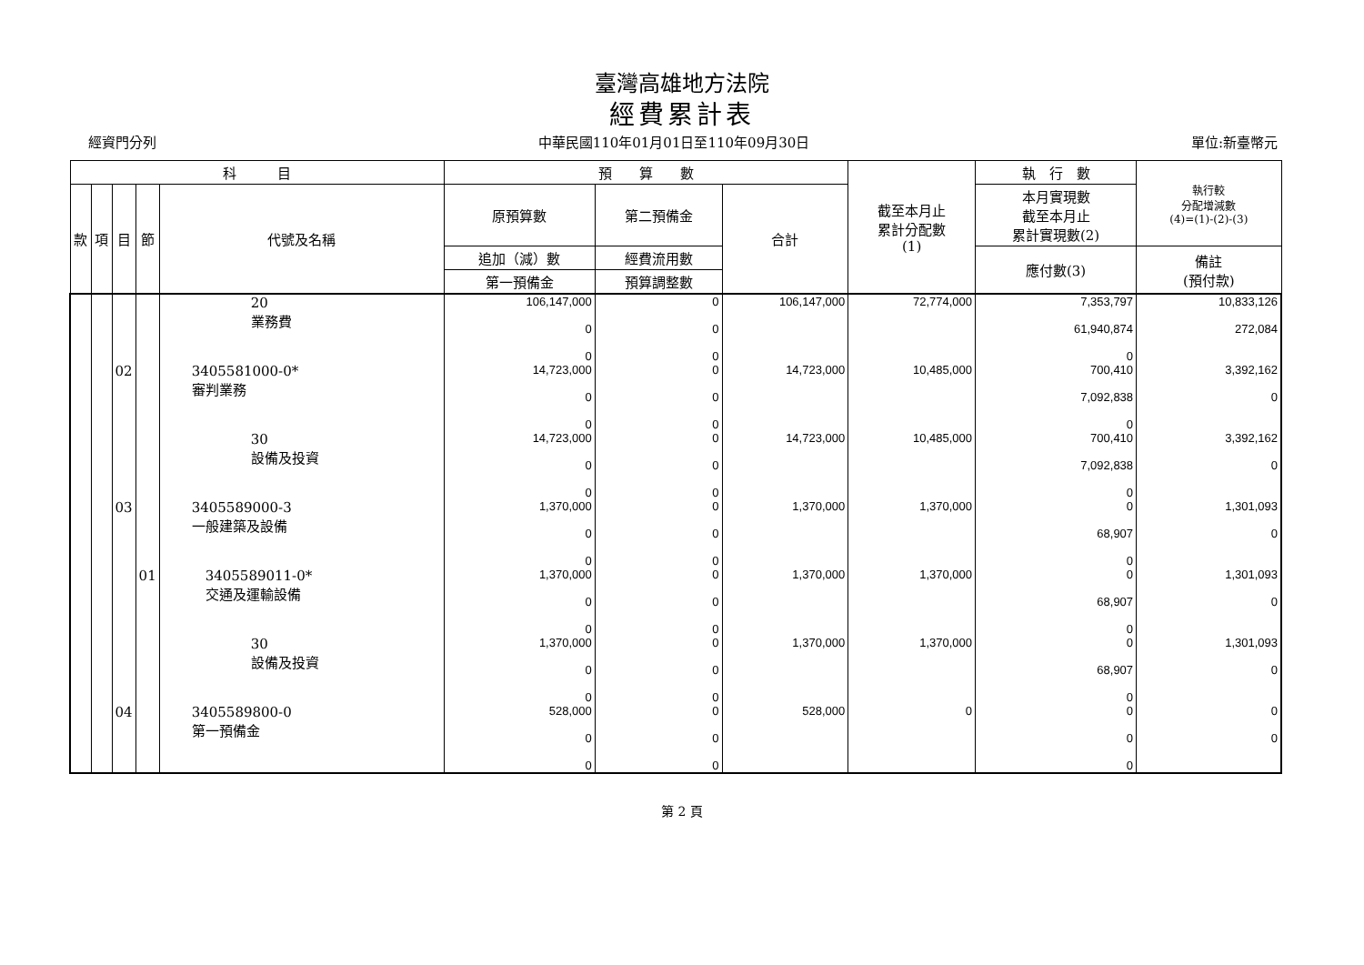臺灣高雄地方法院
經費累計表
經資門分列 中華民國110年01月01日至110年09月30日 單位:新臺幣元
| 科 目 | | | | | 預 算 數 | | | 截至本月止 累計分配數 (1) | 執 行 數 | 執行較 分配增減數 (4)=(1)-(2)-(3) |
| --- | --- | --- | --- | --- | --- | --- | --- | --- | --- | --- |
| 款 | 項 | 目 | 節 | 代號及名稱 | 原預算數 | 第二預備金 | 合計 | | 本月實現數 截至本月止 累計實現數(2) | |
| | | | | | 追加（減）數 | 經費流用數 | | | 應付數(3) | 備註 (預付款) |
| | | | | | 第一預備金 | 預算調整數 | | | | |
| | | | | 20 業務費 | 106,147,000 0 0 | 0 0 0 | 106,147,000 | 72,774,000 | 7,353,797 61,940,874 0 | 10,833,126 272,084 |
| | | 02 | | 3405581000-0* 審判業務 | 14,723,000 0 0 | 0 0 0 | 14,723,000 | 10,485,000 | 700,410 7,092,838 0 | 3,392,162 0 |
| | | | | 30 設備及投資 | 14,723,000 0 0 | 0 0 0 | 14,723,000 | 10,485,000 | 700,410 7,092,838 0 | 3,392,162 0 |
| | | 03 | | 3405589000-3 一般建築及設備 | 1,370,000 0 0 | 0 0 0 | 1,370,000 | 1,370,000 | 0 68,907 0 | 1,301,093 0 |
| | | | 01 | 3405589011-0* 交通及運輸設備 | 1,370,000 0 0 | 0 0 0 | 1,370,000 | 1,370,000 | 0 68,907 0 | 1,301,093 0 |
| | | | | 30 設備及投資 | 1,370,000 0 0 | 0 0 0 | 1,370,000 | 1,370,000 | 0 68,907 0 | 1,301,093 0 |
| | | 04 | | 3405589800-0 第一預備金 | 528,000 0 0 | 0 0 0 | 528,000 | 0 | 0 0 0 | 0 0 |
第 2 頁